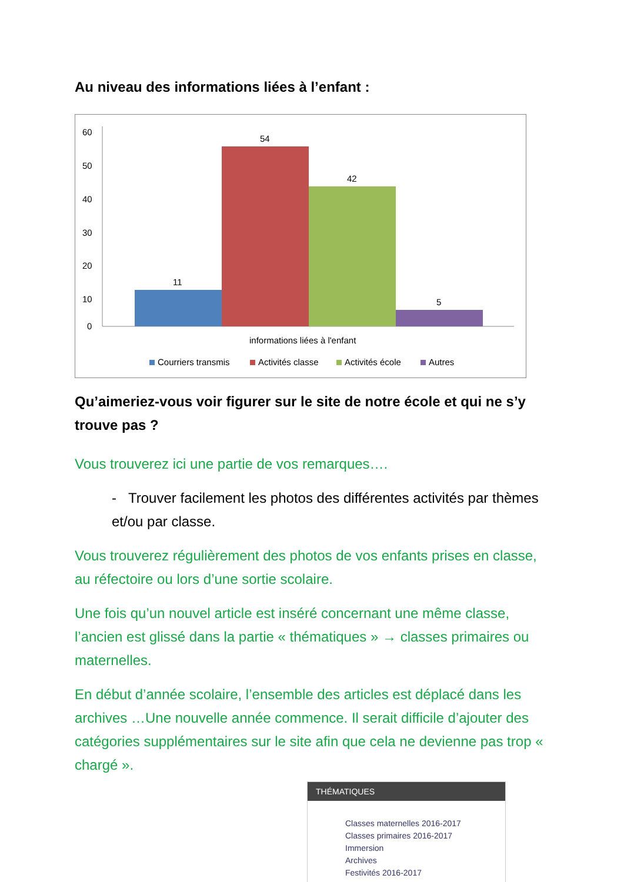Au niveau des informations liées à l’enfant :
60
50
40
30
20
10
0
11
54
42
5
informations liées à l'enfant
Courriers transmis
Activités classe
Activités école
Autres
Qu’aimeriez-vous voir figurer sur le site de notre école et qui ne s’y trouve pas ?
Vous trouverez ici une partie de vos remarques….
- Trouver facilement les photos des différentes activités par thèmes et/ou par classe.
Vous trouverez régulièrement des photos de vos enfants prises en classe, au réfectoire ou lors d’une sortie scolaire.
Une fois qu’un nouvel article est inséré concernant une même classe, l’ancien est glissé dans la partie « thématiques » → classes primaires ou maternelles.
En début d’année scolaire, l’ensemble des articles est déplacé dans les archives …Une nouvelle année commence. Il serait difficile d’ajouter des catégories supplémentaires sur le site afin que cela ne devienne pas trop « chargé ».
THÉMATIQUES
Classes maternelles 2016-2017
Classes primaires 2016-2017
Immersion
Archives
Festivités 2016-2017